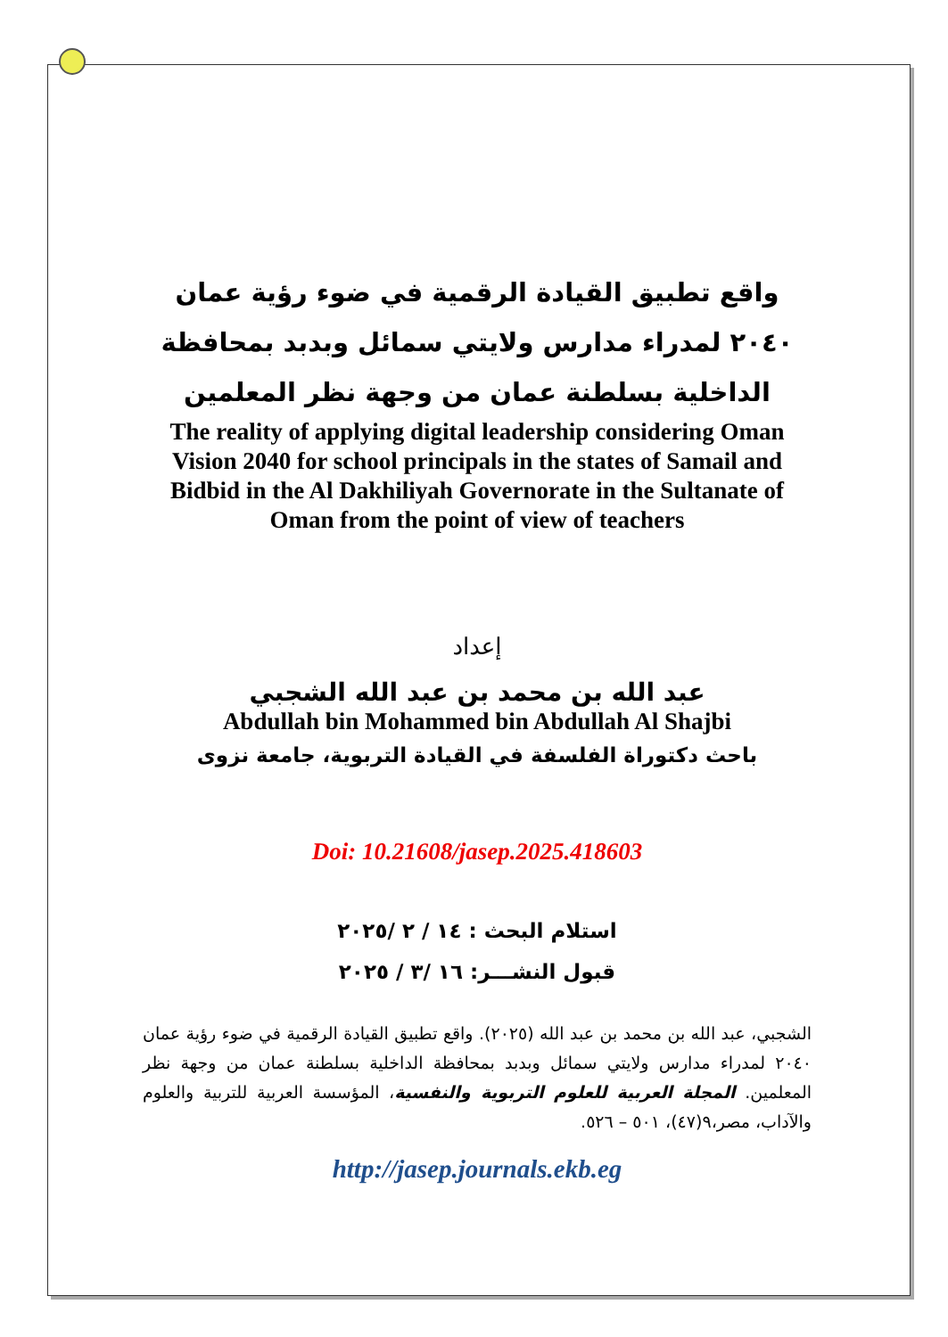واقع تطبيق القيادة الرقمية في ضوء رؤية عمان ٢٠٤٠ لمدراء مدارس ولايتي سمائل وبدبد بمحافظة الداخلية بسلطنة عمان من وجهة نظر المعلمين
The reality of applying digital leadership considering Oman Vision 2040 for school principals in the states of Samail and Bidbid in the Al Dakhiliyah Governorate in the Sultanate of Oman from the point of view of teachers
إعداد
عبد الله بن محمد بن عبد الله الشجبي
Abdullah bin Mohammed bin Abdullah Al Shajbi
باحث دكتوراة الفلسفة في القيادة التربوية، جامعة نزوى
Doi: 10.21608/jasep.2025.418603
استلام البحث : ١٤ / ٢ /٢٠٢٥
قبول النشـــر: ١٦ /٣ / ٢٠٢٥
الشجبي، عبد الله بن محمد بن عبد الله (٢٠٢٥). واقع تطبيق القيادة الرقمية في ضوء رؤية عمان ٢٠٤٠ لمدراء مدارس ولايتي سمائل وبدبد بمحافظة الداخلية بسلطنة عمان من وجهة نظر المعلمين. المجلة العربية للعلوم التربوية والنفسية، المؤسسة العربية للتربية والعلوم والآداب، مصر،٩(٤٧)، ٥٠١ – ٥٢٦.
http://jasep.journals.ekb.eg